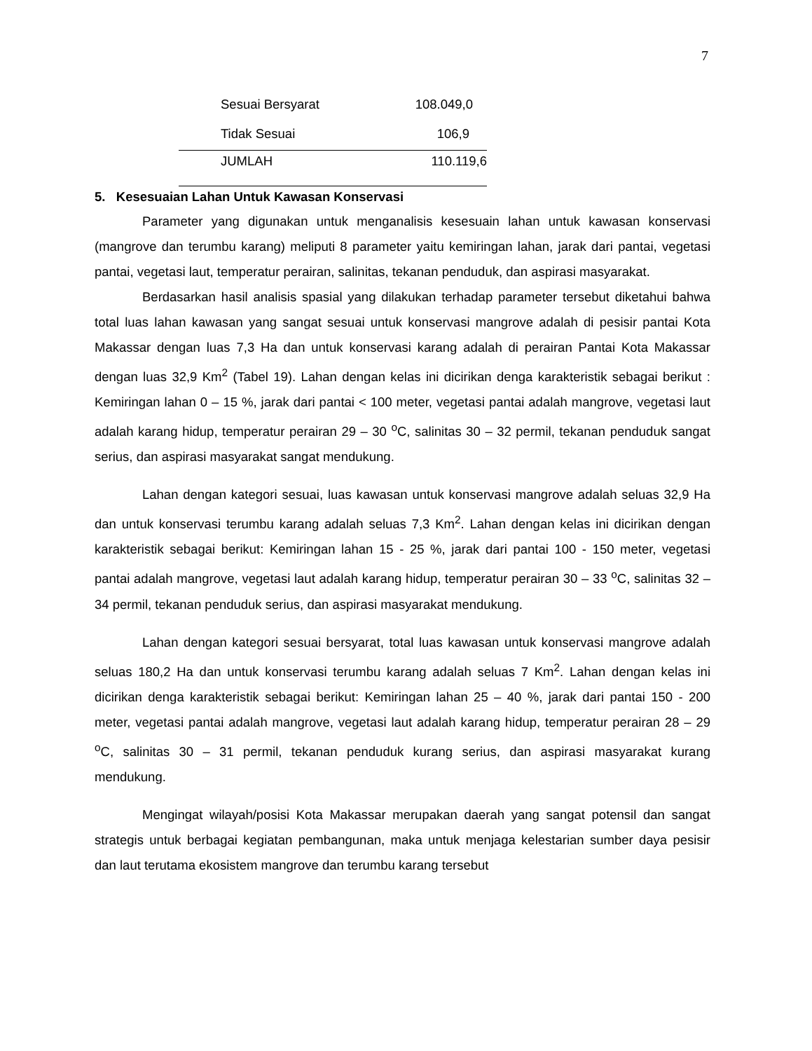7
| Sesuai Bersyarat | 108.049,0 |
| Tidak Sesuai | 106,9 |
| JUMLAH | 110.119,6 |
5. Kesesuaian Lahan Untuk Kawasan Konservasi
Parameter yang digunakan untuk menganalisis kesesuain lahan untuk kawasan konservasi (mangrove dan terumbu karang) meliputi 8 parameter yaitu kemiringan lahan, jarak dari pantai, vegetasi pantai, vegetasi laut, temperatur perairan, salinitas, tekanan penduduk, dan aspirasi masyarakat.
Berdasarkan hasil analisis spasial yang dilakukan terhadap parameter tersebut diketahui bahwa total luas lahan kawasan yang sangat sesuai untuk konservasi mangrove adalah di pesisir pantai Kota Makassar dengan luas 7,3 Ha dan untuk konservasi karang adalah di perairan Pantai Kota Makassar dengan luas 32,9 Km<sup>2</sup> (Tabel 19). Lahan dengan kelas ini dicirikan denga karakteristik sebagai berikut : Kemiringan lahan 0 – 15 %, jarak dari pantai < 100 meter, vegetasi pantai adalah mangrove, vegetasi laut adalah karang hidup, temperatur perairan 29 – 30 <sup>o</sup>C, salinitas 30 – 32 permil, tekanan penduduk sangat serius, dan aspirasi masyarakat sangat mendukung.
Lahan dengan kategori sesuai, luas kawasan untuk konservasi mangrove adalah seluas 32,9 Ha dan untuk konservasi terumbu karang adalah seluas 7,3 Km<sup>2</sup>. Lahan dengan kelas ini dicirikan dengan karakteristik sebagai berikut: Kemiringan lahan 15 - 25 %, jarak dari pantai 100 - 150 meter, vegetasi pantai adalah mangrove, vegetasi laut adalah karang hidup, temperatur perairan 30 – 33 <sup>o</sup>C, salinitas 32 – 34 permil, tekanan penduduk serius, dan aspirasi masyarakat mendukung.
Lahan dengan kategori sesuai bersyarat, total luas kawasan untuk konservasi mangrove adalah seluas 180,2 Ha dan untuk konservasi terumbu karang adalah seluas 7 Km<sup>2</sup>. Lahan dengan kelas ini dicirikan denga karakteristik sebagai berikut: Kemiringan lahan 25 – 40 %, jarak dari pantai 150 - 200 meter, vegetasi pantai adalah mangrove, vegetasi laut adalah karang hidup, temperatur perairan 28 – 29 <sup>o</sup>C, salinitas 30 – 31 permil, tekanan penduduk kurang serius, dan aspirasi masyarakat kurang mendukung.
Mengingat wilayah/posisi Kota Makassar merupakan daerah yang sangat potensil dan sangat strategis untuk berbagai kegiatan pembangunan, maka untuk menjaga kelestarian sumber daya pesisir dan laut terutama ekosistem mangrove dan terumbu karang tersebut